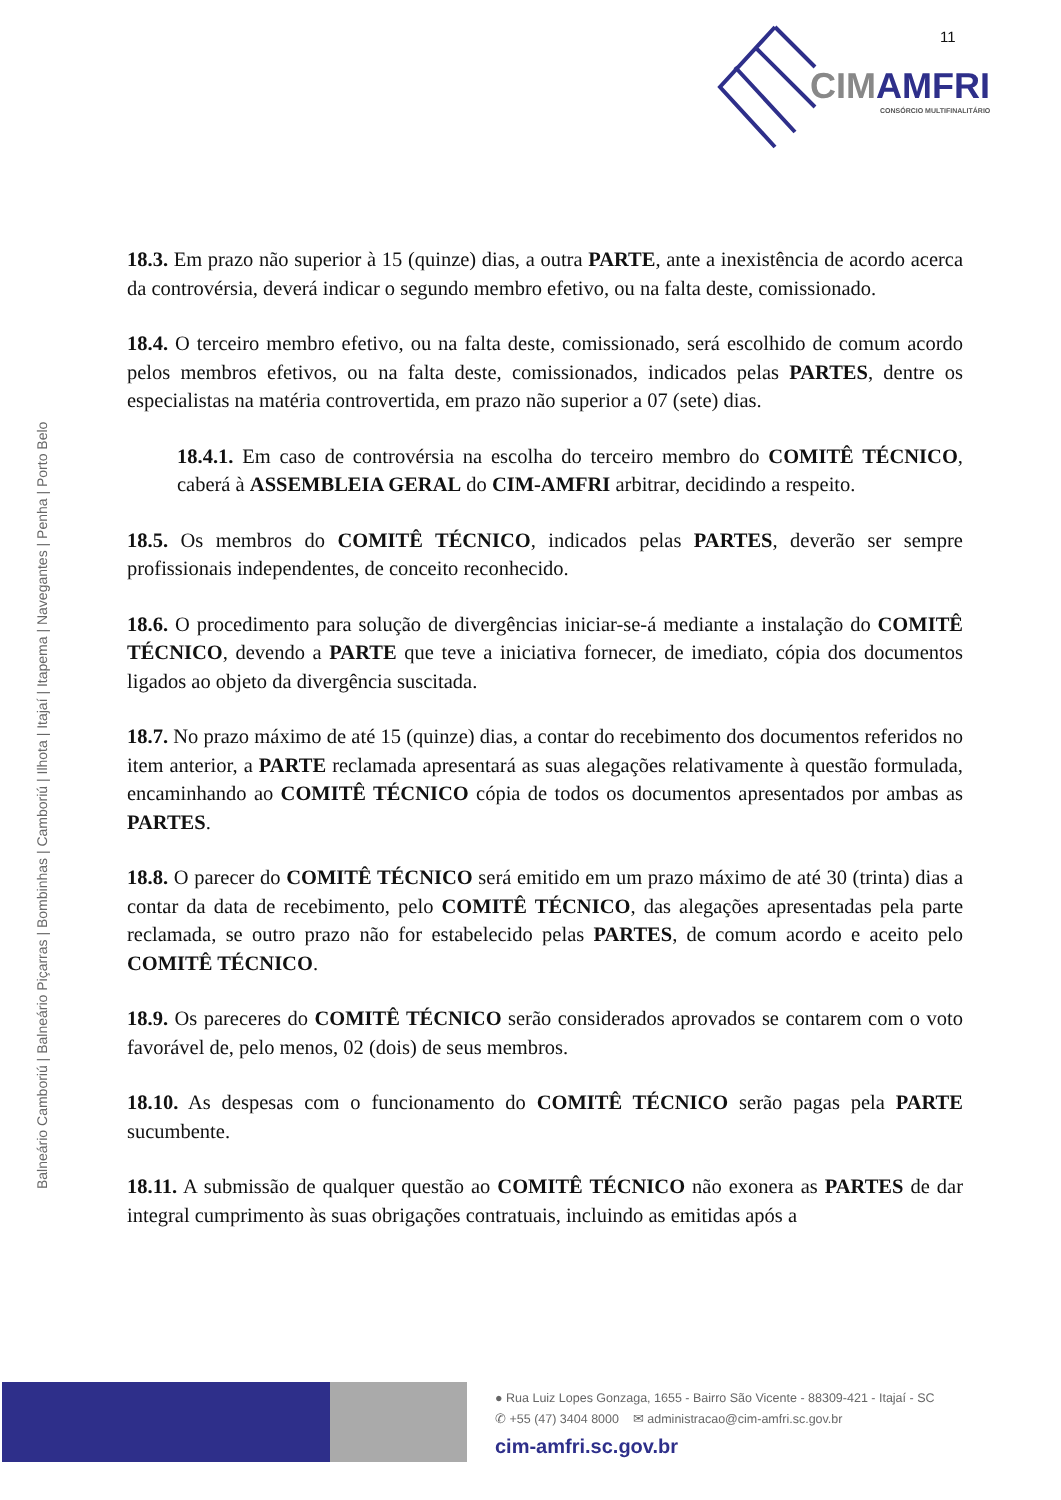11
CIMAMFRI
CONSÓRCIO MULTIFINALITÁRIO
Balneário Camboriú | Balneário Piçarras | Bombinhas | Camboriú | Ilhota | Itajaí | Itapema | Navegantes | Penha | Porto Belo
18.3. Em prazo não superior à 15 (quinze) dias, a outra PARTE, ante a inexistência de acordo acerca da controvérsia, deverá indicar o segundo membro efetivo, ou na falta deste, comissionado.
18.4. O terceiro membro efetivo, ou na falta deste, comissionado, será escolhido de comum acordo pelos membros efetivos, ou na falta deste, comissionados, indicados pelas PARTES, dentre os especialistas na matéria controvertida, em prazo não superior a 07 (sete) dias.
18.4.1. Em caso de controvérsia na escolha do terceiro membro do COMITÊ TÉCNICO, caberá à ASSEMBLEIA GERAL do CIM-AMFRI arbitrar, decidindo a respeito.
18.5. Os membros do COMITÊ TÉCNICO, indicados pelas PARTES, deverão ser sempre profissionais independentes, de conceito reconhecido.
18.6. O procedimento para solução de divergências iniciar-se-á mediante a instalação do COMITÊ TÉCNICO, devendo a PARTE que teve a iniciativa fornecer, de imediato, cópia dos documentos ligados ao objeto da divergência suscitada.
18.7. No prazo máximo de até 15 (quinze) dias, a contar do recebimento dos documentos referidos no item anterior, a PARTE reclamada apresentará as suas alegações relativamente à questão formulada, encaminhando ao COMITÊ TÉCNICO cópia de todos os documentos apresentados por ambas as PARTES.
18.8. O parecer do COMITÊ TÉCNICO será emitido em um prazo máximo de até 30 (trinta) dias a contar da data de recebimento, pelo COMITÊ TÉCNICO, das alegações apresentadas pela parte reclamada, se outro prazo não for estabelecido pelas PARTES, de comum acordo e aceito pelo COMITÊ TÉCNICO.
18.9. Os pareceres do COMITÊ TÉCNICO serão considerados aprovados se contarem com o voto favorável de, pelo menos, 02 (dois) de seus membros.
18.10. As despesas com o funcionamento do COMITÊ TÉCNICO serão pagas pela PARTE sucumbente.
18.11. A submissão de qualquer questão ao COMITÊ TÉCNICO não exonera as PARTES de dar integral cumprimento às suas obrigações contratuais, incluindo as emitidas após a
● Rua Luiz Lopes Gonzaga, 1655 - Bairro São Vicente - 88309-421 - Itajaí - SC
✆ +55 (47) 3404 8000 ✉ administracao@cim-amfri.sc.gov.br
cim-amfri.sc.gov.br